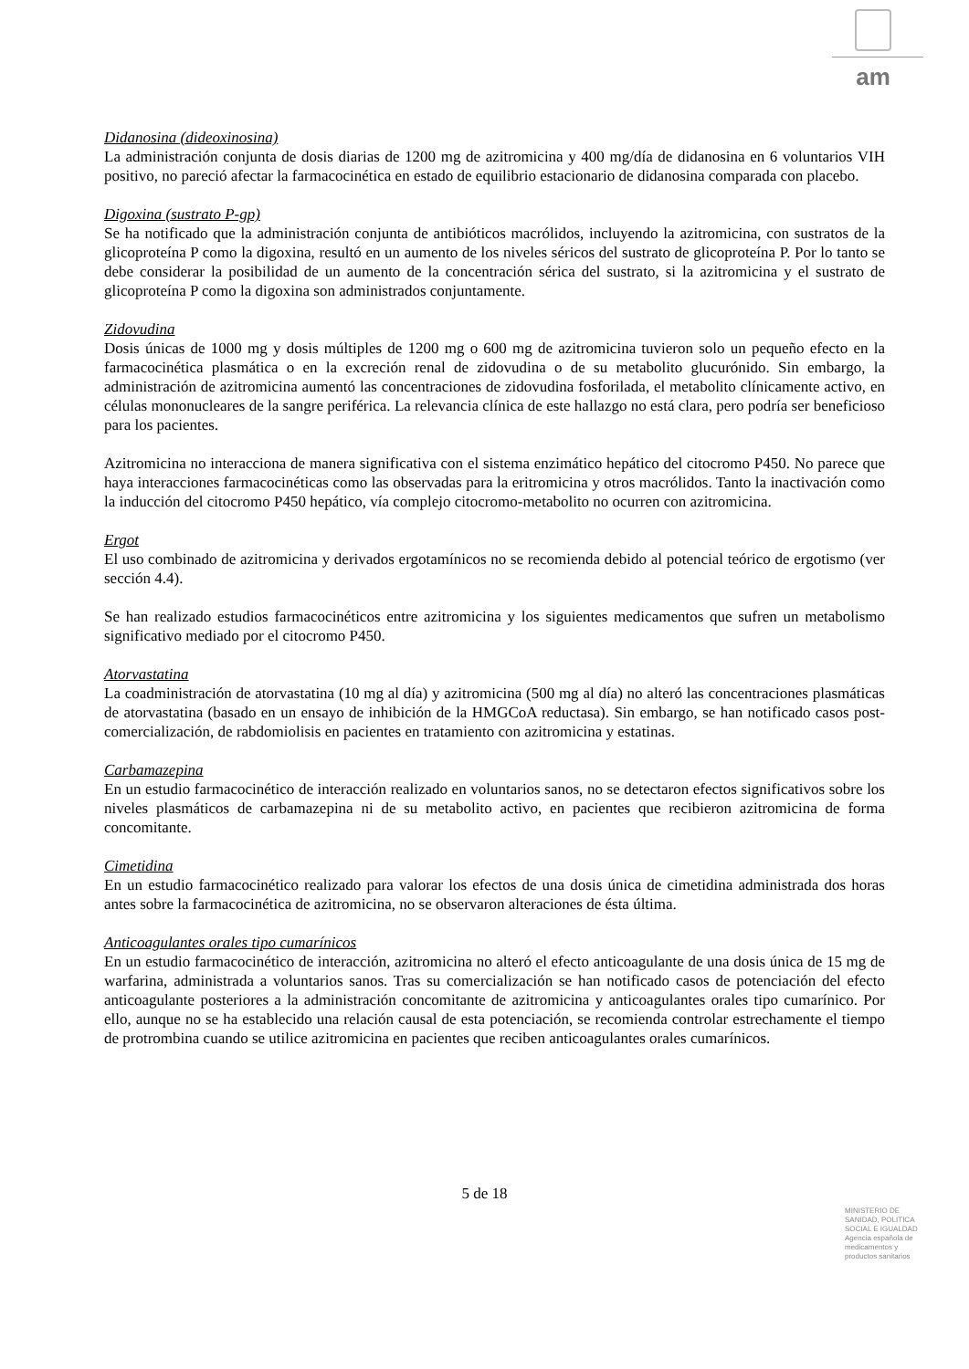am
Didanosina (dideoxinosina)
La administración conjunta de dosis diarias de 1200 mg de azitromicina y 400 mg/día de didanosina en 6 voluntarios VIH positivo, no pareció afectar la farmacocinética en estado de equilibrio estacionario de didanosina comparada con placebo.
Digoxina (sustrato P-gp)
Se ha notificado que la administración conjunta de antibióticos macrólidos, incluyendo la azitromicina, con sustratos de la glicoproteína P como la digoxina, resultó en un aumento de los niveles séricos del sustrato de glicoproteína P. Por lo tanto se debe considerar la posibilidad de un aumento de la concentración sérica del sustrato, si la azitromicina y el sustrato de glicoproteína P como la digoxina son administrados conjuntamente.
Zidovudina
Dosis únicas de 1000 mg y dosis múltiples de 1200 mg o 600 mg de azitromicina tuvieron solo un pequeño efecto en la farmacocinética plasmática o en la excreción renal de zidovudina o de su metabolito glucurónido. Sin embargo, la administración de azitromicina aumentó las concentraciones de zidovudina fosforilada, el metabolito clínicamente activo, en células mononucleares de la sangre periférica. La relevancia clínica de este hallazgo no está clara, pero podría ser beneficioso para los pacientes.
Azitromicina no interacciona de manera significativa con el sistema enzimático hepático del citocromo P450. No parece que haya interacciones farmacocinéticas como las observadas para la eritromicina y otros macrólidos. Tanto la inactivación como la inducción del citocromo P450 hepático, vía complejo citocromo-metabolito no ocurren con azitromicina.
Ergot
El uso combinado de azitromicina y derivados ergotamínicos no se recomienda debido al potencial teórico de ergotismo (ver sección 4.4).
Se han realizado estudios farmacocinéticos entre azitromicina y los siguientes medicamentos que sufren un metabolismo significativo mediado por el citocromo P450.
Atorvastatina
La coadministración de atorvastatina (10 mg al día) y azitromicina (500 mg al día) no alteró las concentraciones plasmáticas de atorvastatina (basado en un ensayo de inhibición de la HMGCoA reductasa). Sin embargo, se han notificado casos post-comercialización, de rabdomiolisis en pacientes en tratamiento con azitromicina y estatinas.
Carbamazepina
En un estudio farmacocinético de interacción realizado en voluntarios sanos, no se detectaron efectos significativos sobre los niveles plasmáticos de carbamazepina ni de su metabolito activo, en pacientes que recibieron azitromicina de forma concomitante.
Cimetidina
En un estudio farmacocinético realizado para valorar los efectos de una dosis única de cimetidina administrada dos horas antes sobre la farmacocinética de azitromicina, no se observaron alteraciones de ésta última.
Anticoagulantes orales tipo cumarínicos
En un estudio farmacocinético de interacción, azitromicina no alteró el efecto anticoagulante de una dosis única de 15 mg de warfarina, administrada a voluntarios sanos. Tras su comercialización se han notificado casos de potenciación del efecto anticoagulante posteriores a la administración concomitante de azitromicina y anticoagulantes orales tipo cumarínico. Por ello, aunque no se ha establecido una relación causal de esta potenciación, se recomienda controlar estrechamente el tiempo de protrombina cuando se utilice azitromicina en pacientes que reciben anticoagulantes orales cumarínicos.
5 de 18
MINISTERIO DE
SANIDAD, POLITICA
SOCIAL E IGUALDAD
Agencia española de
medicamentos y
productos sanitarios